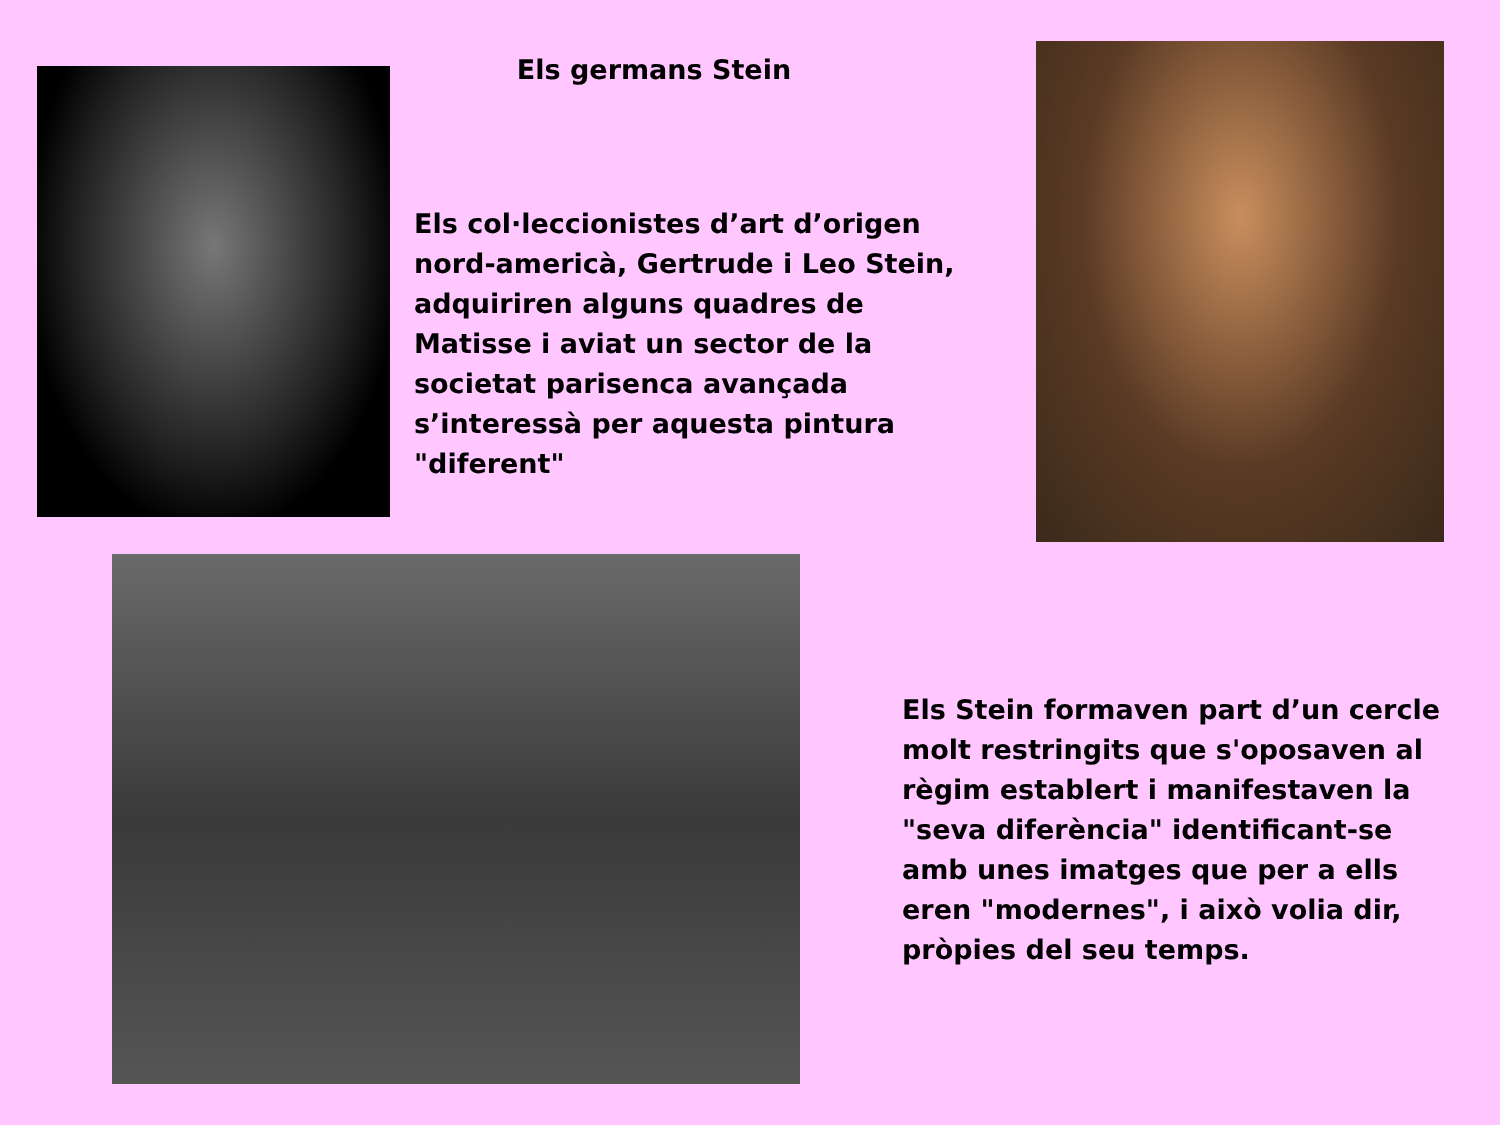Els germans Stein
Els col·leccionistes d’art d’origen nord-americà, Gertrude i Leo Stein, adquiriren alguns quadres de Matisse i aviat un sector de la societat parisenca avançada s’interessà per aquesta pintura "diferent"
Els Stein formaven part d’un cercle molt restringits que s'oposaven al règim establert i manifestaven la "seva diferència" identificant-se amb unes imatges que per a ells eren "modernes", i això volia dir, pròpies del seu temps.